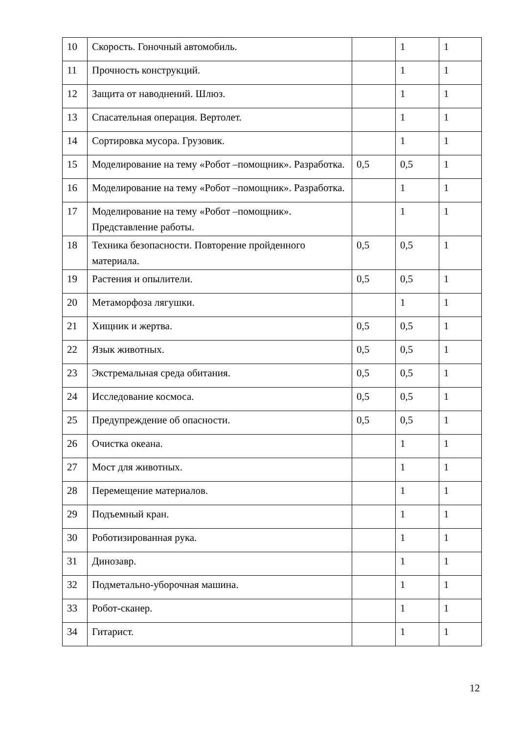| 10 | Скорость. Гоночный автомобиль. | | 1 | 1 |
| 11 | Прочность конструкций. | | 1 | 1 |
| 12 | Защита от наводнений. Шлюз. | | 1 | 1 |
| 13 | Спасательная операция. Вертолет. | | 1 | 1 |
| 14 | Сортировка мусора. Грузовик. | | 1 | 1 |
| 15 | Моделирование на тему «Робот –помощник». Разработка. | 0,5 | 0,5 | 1 |
| 16 | Моделирование на тему «Робот –помощник». Разработка. | | 1 | 1 |
| 17 | Моделирование на тему «Робот –помощник». Представление работы. | | 1 | 1 |
| 18 | Техника безопасности. Повторение пройденного материала. | 0,5 | 0,5 | 1 |
| 19 | Растения и опылители. | 0,5 | 0,5 | 1 |
| 20 | Метаморфоза лягушки. | | 1 | 1 |
| 21 | Хищник и жертва. | 0,5 | 0,5 | 1 |
| 22 | Язык животных. | 0,5 | 0,5 | 1 |
| 23 | Экстремальная среда обитания. | 0,5 | 0,5 | 1 |
| 24 | Исследование космоса. | 0,5 | 0,5 | 1 |
| 25 | Предупреждение об опасности. | 0,5 | 0,5 | 1 |
| 26 | Очистка океана. | | 1 | 1 |
| 27 | Мост для животных. | | 1 | 1 |
| 28 | Перемещение материалов. | | 1 | 1 |
| 29 | Подъемный кран. | | 1 | 1 |
| 30 | Роботизированная рука. | | 1 | 1 |
| 31 | Динозавр. | | 1 | 1 |
| 32 | Подметально-уборочная машина. | | 1 | 1 |
| 33 | Робот-сканер. | | 1 | 1 |
| 34 | Гитарист. | | 1 | 1 |
12